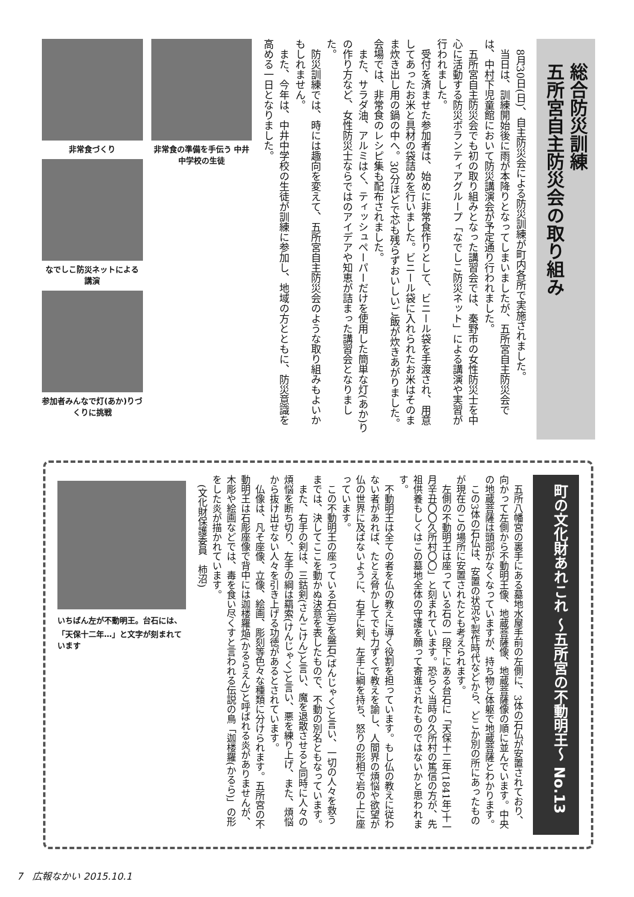総合防災訓練
五所宮自主防災会の取り組み
8月30日(日)、自主防災会による防災訓練が町内各所で実施されました。
当日は、訓練開始後に雨が本降りとなってしまいましたが、五所宮自主防災会では、中村下児童館において防災講演会が予定通り行われました。
五所宮自主防災会でも初の取り組みとなった講習会では、秦野市の女性防災士を中心に活動する防災ボランティアグループ「なでしこ防災ネット」による講演や実習が行われました。
受付を済ませた参加者は、始めに非常食作りとして、ビニール袋を手渡され、用意してあったお米と具材の袋詰めを行いました。ビニール袋に入れられたお米はそのまま炊き出し用の鍋の中へ。30分ほどで芯も残らずおいしいご飯が炊きあがりました。会場では、非常食のレシピ集も配布されました。
また、サラダ油、アルミはく、ティッシュペーパーだけを使用した簡単な灯(あか)りの作り方など、女性防災士ならではのアイデアや知恵が詰まった講習会となりました。
防災訓練では、時には趣向を変えて、五所宮自主防災会のような取り組みもよいかもしれません。
また、今年は、中井中学校の生徒が訓練に参加し、地域の方とともに、防災意識を高める一日となりました。
非常食の準備を手伝う 中井中学校の生徒 非常食づくり
なでしこ防災ネットによる講演
参加者みんなで灯(あか)りづくりに挑戦
町の文化財あれこれ ～五所宮の不動明王～ No.13
五所八幡宮の裏手にある墓地水屋手前の左側に、3体の石仏が安置されており、向かって左側から不動明王像、地蔵菩薩像、地蔵菩薩像の順に並んでいます。中央の地蔵菩薩は頭部がなくなっていますが、持ち物と体躯で地蔵菩薩とわかります。
この3体の石仏は、安置の状況や製作時代などから、どこか別の所にあったものが現在のこの場所に安置されたとも考えられます。
左側の不動明王は座っている石の一段下にある台石に「天保十二年(1841年)十一月辛丑〇〇久所村〇〇」と刻まれています。恐らく当時の久所村の篤信の方が、先祖供養もしくはこの墓地全体の守護を願って寄進されたものではないかと思われます。
不動明王は全ての者を仏の教えに導く役割を担っています。もし仏の教えに従わない者があれば、たとえ脅かしてでも力ずくで教えを諭し、人間界の煩悩や欲望が仏の世界に及ばないように、右手に剣、左手に綱を持ち、怒りの形相で岩の上に座っています。
この不動明王の座っている石(岩)を盤石(ばんじゃく)と言い、一切の人々を救うまでは、決してここを動かぬ決意を表したもので、不動の別名ともなっています。
また、右手の剣は、三鈷剣(さんこけん)と言い、魔を退散させると同時に人々の煩悩を断ち切り、左手の綱は羂索(けんじゃく)と言い、悪を練り上げ、また、煩悩から抜け出せない人々を引き上げる功徳があるとされています。
仏像は、凡そ座像、立像、絵画、彫刻等色々な種類に分けられます。五所宮の不動明王は石彫座像で背中には迦楼羅焔(かるらえん)と呼ばれる炎がありませんが、木彫や絵画などでは、毒を食い尽くすと言われる伝説の鳥「迦楼羅(かるら)」の形をした炎が描かれています。
(文化財保護委員　柿沼)
いちばん左が不動明王。台石には、「天保十二年…」と文字が刻まれています
7　広報なかい 2015.10.1